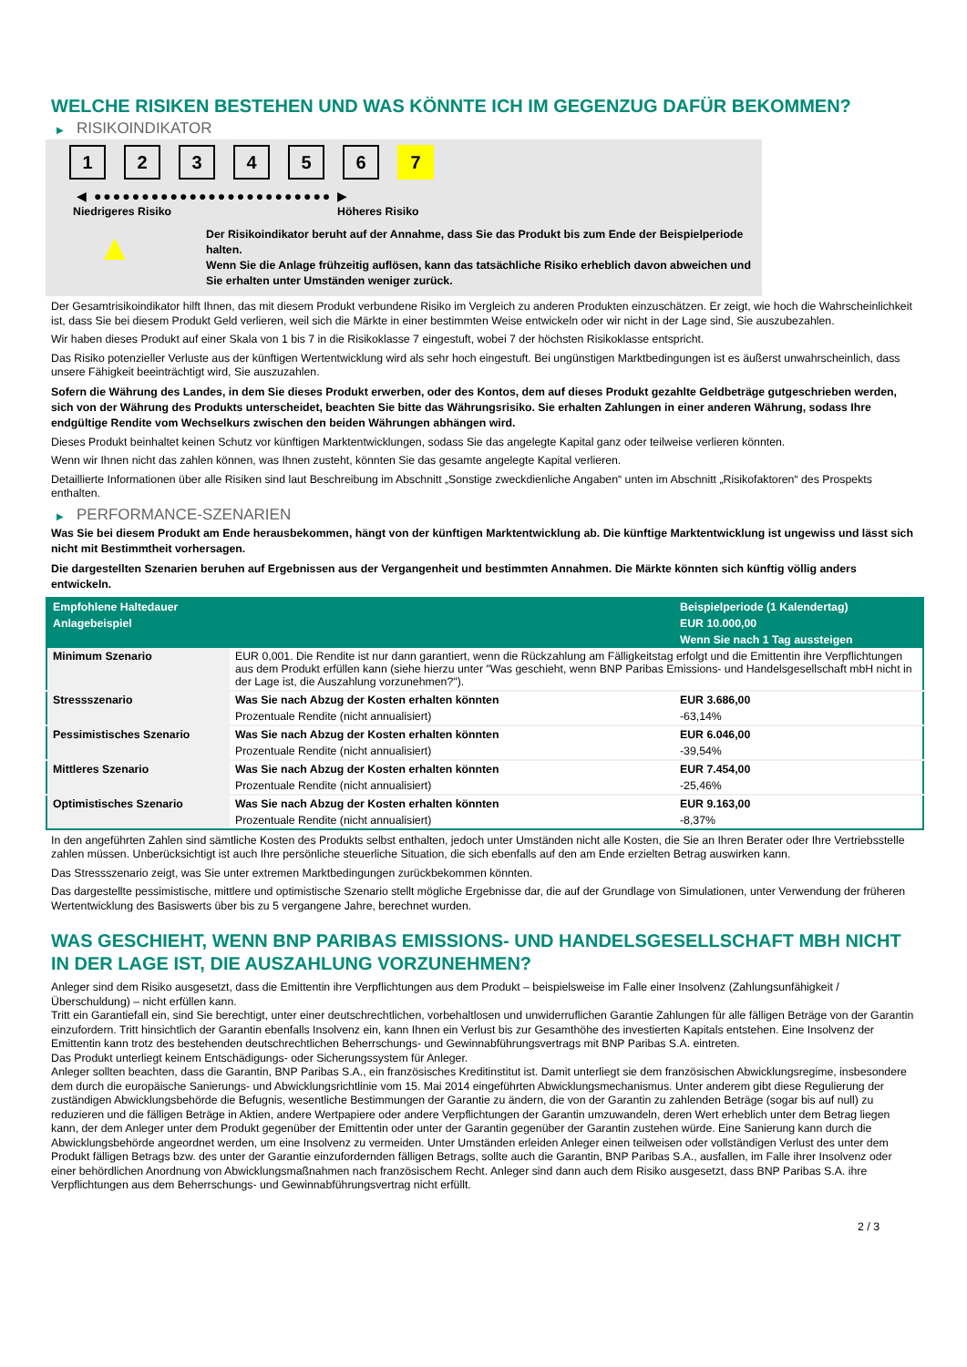WELCHE RISIKEN BESTEHEN UND WAS KÖNNTE ICH IM GEGENZUG DAFÜR BEKOMMEN?
▶ RISIKOINDIKATOR
1234567
◀ ●●●●●●●●●●●●●●●●●●●●●●●●● ▶
Niedrigeres Risiko Höheres Risiko
▲
Der Risikoindikator beruht auf der Annahme, dass Sie das Produkt bis zum Ende der Beispielperiode halten.
Wenn Sie die Anlage frühzeitig auflösen, kann das tatsächliche Risiko erheblich davon abweichen und Sie erhalten unter Umständen weniger zurück.
Der Gesamtrisikoindikator hilft Ihnen, das mit diesem Produkt verbundene Risiko im Vergleich zu anderen Produkten einzuschätzen. Er zeigt, wie hoch die Wahrscheinlichkeit ist, dass Sie bei diesem Produkt Geld verlieren, weil sich die Märkte in einer bestimmten Weise entwickeln oder wir nicht in der Lage sind, Sie auszubezahlen.
Wir haben dieses Produkt auf einer Skala von 1 bis 7 in die Risikoklasse 7 eingestuft, wobei 7 der höchsten Risikoklasse entspricht.
Das Risiko potenzieller Verluste aus der künftigen Wertentwicklung wird als sehr hoch eingestuft. Bei ungünstigen Marktbedingungen ist es äußerst unwahrscheinlich, dass unsere Fähigkeit beeinträchtigt wird, Sie auszuzahlen.
Sofern die Währung des Landes, in dem Sie dieses Produkt erwerben, oder des Kontos, dem auf dieses Produkt gezahlte Geldbeträge gutgeschrieben werden, sich von der Währung des Produkts unterscheidet, beachten Sie bitte das Währungsrisiko. Sie erhalten Zahlungen in einer anderen Währung, sodass Ihre endgültige Rendite vom Wechselkurs zwischen den beiden Währungen abhängen wird.
Dieses Produkt beinhaltet keinen Schutz vor künftigen Marktentwicklungen, sodass Sie das angelegte Kapital ganz oder teilweise verlieren könnten.
Wenn wir Ihnen nicht das zahlen können, was Ihnen zusteht, könnten Sie das gesamte angelegte Kapital verlieren.
Detaillierte Informationen über alle Risiken sind laut Beschreibung im Abschnitt „Sonstige zweckdienliche Angaben“ unten im Abschnitt „Risikofaktoren“ des Prospekts enthalten.
▶ PERFORMANCE-SZENARIEN
Was Sie bei diesem Produkt am Ende herausbekommen, hängt von der künftigen Marktentwicklung ab. Die künftige Marktentwicklung ist ungewiss und lässt sich nicht mit Bestimmtheit vorhersagen.
Die dargestellten Szenarien beruhen auf Ergebnissen aus der Vergangenheit und bestimmten Annahmen. Die Märkte könnten sich künftig völlig anders entwickeln.
| Empfohlene Haltedauer | | Beispielperiode (1 Kalendertag) |
| --- | --- | --- |
| Anlagebeispiel | | EUR 10.000,00 |
| | | Wenn Sie nach 1 Tag aussteigen |
| Minimum Szenario | EUR 0,001. Die Rendite ist nur dann garantiert, wenn die Rückzahlung am Fälligkeitstag erfolgt und die Emittentin ihre Verpflichtungen aus dem Produkt erfüllen kann (siehe hierzu unter "Was geschieht, wenn BNP Paribas Emissions- und Handelsgesellschaft mbH nicht in der Lage ist, die Auszahlung vorzunehmen?"). | |
| Stressszenario | Was Sie nach Abzug der Kosten erhalten könnten | EUR 3.686,00 |
| | Prozentuale Rendite (nicht annualisiert) | -63,14% |
| Pessimistisches Szenario | Was Sie nach Abzug der Kosten erhalten könnten | EUR 6.046,00 |
| | Prozentuale Rendite (nicht annualisiert) | -39,54% |
| Mittleres Szenario | Was Sie nach Abzug der Kosten erhalten könnten | EUR 7.454,00 |
| | Prozentuale Rendite (nicht annualisiert) | -25,46% |
| Optimistisches Szenario | Was Sie nach Abzug der Kosten erhalten könnten | EUR 9.163,00 |
| | Prozentuale Rendite (nicht annualisiert) | -8,37% |
In den angeführten Zahlen sind sämtliche Kosten des Produkts selbst enthalten, jedoch unter Umständen nicht alle Kosten, die Sie an Ihren Berater oder Ihre Vertriebsstelle zahlen müssen. Unberücksichtigt ist auch Ihre persönliche steuerliche Situation, die sich ebenfalls auf den am Ende erzielten Betrag auswirken kann.
Das Stressszenario zeigt, was Sie unter extremen Marktbedingungen zurückbekommen könnten.
Das dargestellte pessimistische, mittlere und optimistische Szenario stellt mögliche Ergebnisse dar, die auf der Grundlage von Simulationen, unter Verwendung der früheren Wertentwicklung des Basiswerts über bis zu 5 vergangene Jahre, berechnet wurden.
WAS GESCHIEHT, WENN BNP PARIBAS EMISSIONS- UND HANDELSGESELLSCHAFT MBH NICHT IN DER LAGE IST, DIE AUSZAHLUNG VORZUNEHMEN?
Anleger sind dem Risiko ausgesetzt, dass die Emittentin ihre Verpflichtungen aus dem Produkt – beispielsweise im Falle einer Insolvenz (Zahlungsunfähigkeit / Überschuldung) – nicht erfüllen kann.
Tritt ein Garantiefall ein, sind Sie berechtigt, unter einer deutschrechtlichen, vorbehaltlosen und unwiderruflichen Garantie Zahlungen für alle fälligen Beträge von der Garantin einzufordern. Tritt hinsichtlich der Garantin ebenfalls Insolvenz ein, kann Ihnen ein Verlust bis zur Gesamthöhe des investierten Kapitals entstehen. Eine Insolvenz der Emittentin kann trotz des bestehenden deutschrechtlichen Beherrschungs- und Gewinnabführungsvertrags mit BNP Paribas S.A. eintreten.
Das Produkt unterliegt keinem Entschädigungs- oder Sicherungssystem für Anleger.
Anleger sollten beachten, dass die Garantin, BNP Paribas S.A., ein französisches Kreditinstitut ist. Damit unterliegt sie dem französischen Abwicklungsregime, insbesondere dem durch die europäische Sanierungs- und Abwicklungsrichtlinie vom 15. Mai 2014 eingeführten Abwicklungsmechanismus. Unter anderem gibt diese Regulierung der zuständigen Abwicklungsbehörde die Befugnis, wesentliche Bestimmungen der Garantie zu ändern, die von der Garantin zu zahlenden Beträge (sogar bis auf null) zu reduzieren und die fälligen Beträge in Aktien, andere Wertpapiere oder andere Verpflichtungen der Garantin umzuwandeln, deren Wert erheblich unter dem Betrag liegen kann, der dem Anleger unter dem Produkt gegenüber der Emittentin oder unter der Garantin gegenüber der Garantin zustehen würde. Eine Sanierung kann durch die Abwicklungsbehörde angeordnet werden, um eine Insolvenz zu vermeiden. Unter Umständen erleiden Anleger einen teilweisen oder vollständigen Verlust des unter dem Produkt fälligen Betrags bzw. des unter der Garantie einzufordernden fälligen Betrags, sollte auch die Garantin, BNP Paribas S.A., ausfallen, im Falle ihrer Insolvenz oder einer behördlichen Anordnung von Abwicklungsmaßnahmen nach französischem Recht. Anleger sind dann auch dem Risiko ausgesetzt, dass BNP Paribas S.A. ihre Verpflichtungen aus dem Beherrschungs- und Gewinnabführungsvertrag nicht erfüllt.
2 / 3